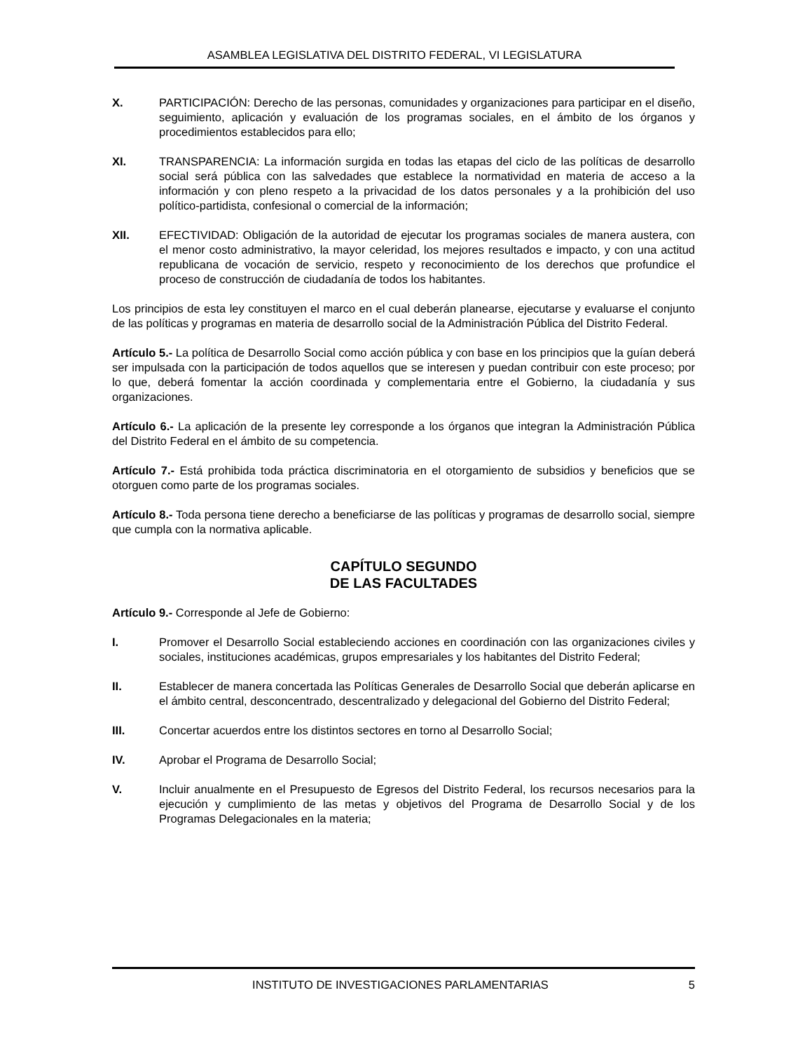ASAMBLEA LEGISLATIVA DEL DISTRITO FEDERAL, VI LEGISLATURA
X. PARTICIPACIÓN: Derecho de las personas, comunidades y organizaciones para participar en el diseño, seguimiento, aplicación y evaluación de los programas sociales, en el ámbito de los órganos y procedimientos establecidos para ello;
XI. TRANSPARENCIA: La información surgida en todas las etapas del ciclo de las políticas de desarrollo social será pública con las salvedades que establece la normatividad en materia de acceso a la información y con pleno respeto a la privacidad de los datos personales y a la prohibición del uso político-partidista, confesional o comercial de la información;
XII. EFECTIVIDAD: Obligación de la autoridad de ejecutar los programas sociales de manera austera, con el menor costo administrativo, la mayor celeridad, los mejores resultados e impacto, y con una actitud republicana de vocación de servicio, respeto y reconocimiento de los derechos que profundice el proceso de construcción de ciudadanía de todos los habitantes.
Los principios de esta ley constituyen el marco en el cual deberán planearse, ejecutarse y evaluarse el conjunto de las políticas y programas en materia de desarrollo social de la Administración Pública del Distrito Federal.
Artículo 5.- La política de Desarrollo Social como acción pública y con base en los principios que la guían deberá ser impulsada con la participación de todos aquellos que se interesen y puedan contribuir con este proceso; por lo que, deberá fomentar la acción coordinada y complementaria entre el Gobierno, la ciudadanía y sus organizaciones.
Artículo 6.- La aplicación de la presente ley corresponde a los órganos que integran la Administración Pública del Distrito Federal en el ámbito de su competencia.
Artículo 7.- Está prohibida toda práctica discriminatoria en el otorgamiento de subsidios y beneficios que se otorguen como parte de los programas sociales.
Artículo 8.- Toda persona tiene derecho a beneficiarse de las políticas y programas de desarrollo social, siempre que cumpla con la normativa aplicable.
CAPÍTULO SEGUNDO
DE LAS FACULTADES
Artículo 9.- Corresponde al Jefe de Gobierno:
I. Promover el Desarrollo Social estableciendo acciones en coordinación con las organizaciones civiles y sociales, instituciones académicas, grupos empresariales y los habitantes del Distrito Federal;
II. Establecer de manera concertada las Políticas Generales de Desarrollo Social que deberán aplicarse en el ámbito central, desconcentrado, descentralizado y delegacional del Gobierno del Distrito Federal;
III. Concertar acuerdos entre los distintos sectores en torno al Desarrollo Social;
IV. Aprobar el Programa de Desarrollo Social;
V. Incluir anualmente en el Presupuesto de Egresos del Distrito Federal, los recursos necesarios para la ejecución y cumplimiento de las metas y objetivos del Programa de Desarrollo Social y de los Programas Delegacionales en la materia;
INSTITUTO DE INVESTIGACIONES PARLAMENTARIAS 5